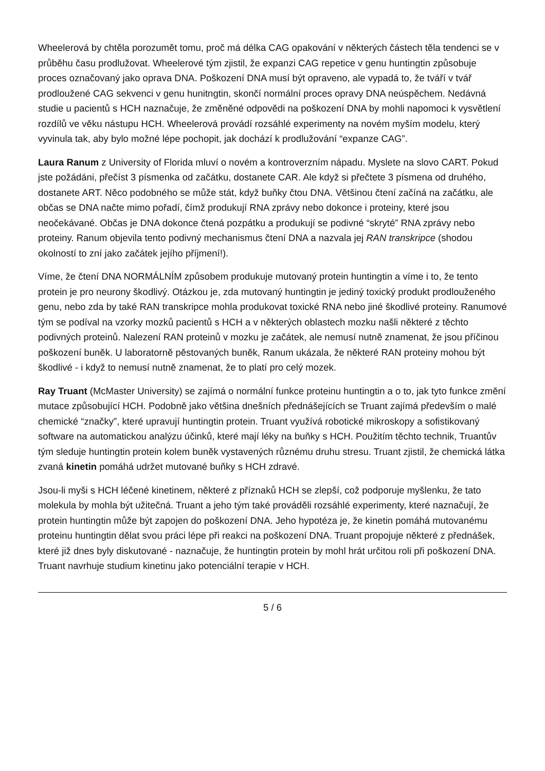Wheelerová by chtěla porozumět tomu, proč má délka CAG opakování v některých částech těla tendenci se v průběhu času prodlužovat. Wheelerové tým zjistil, že expanzi CAG repetice v genu huntingtin způsobuje proces označovaný jako oprava DNA. Poškození DNA musí být opraveno, ale vypadá to, že tváří v tvář prodloužené CAG sekvenci v genu hunitngtin, skončí normální proces opravy DNA neúspěchem. Nedávná studie u pacientů s HCH naznačuje, že změněné odpovědi na poškození DNA by mohli napomoci k vysvětlení rozdílů ve věku nástupu HCH. Wheelerová provádí rozsáhlé experimenty na novém myším modelu, který vyvinula tak, aby bylo možné lépe pochopit, jak dochází k prodlužování “expanze CAG”.
Laura Ranum z University of Florida mluví o novém a kontroverzním nápadu. Myslete na slovo CART. Pokud jste požádáni, přečíst 3 písmenka od začátku, dostanete CAR. Ale když si přečtete 3 písmena od druhého, dostanete ART. Něco podobného se může stát, když buňky čtou DNA. Většinou čtení začíná na začátku, ale občas se DNA načte mimo pořadí, čímž produkují RNA zprávy nebo dokonce i proteiny, které jsou neočekávané. Občas je DNA dokonce čtená pozpátku a produkují se podivné “skryté” RNA zprávy nebo proteiny. Ranum objevila tento podivný mechanismus čtení DNA a nazvala jej RAN transkripce (shodou okolností to zní jako začátek jejího příjmení!).
Víme, že čtení DNA NORMÁLNÍM způsobem produkuje mutovaný protein huntingtin a víme i to, že tento protein je pro neurony škodlivý. Otázkou je, zda mutovaný huntingtin je jediný toxický produkt prodlouženého genu, nebo zda by také RAN transkripce mohla produkovat toxické RNA nebo jiné škodlivé proteiny. Ranumové tým se podíval na vzorky mozků pacientů s HCH a v některých oblastech mozku našli některé z těchto podivných proteinů. Nalezení RAN proteinů v mozku je začátek, ale nemusí nutně znamenat, že jsou příčinou poškození buněk. U laboratorně pěstovaných buněk, Ranum ukázala, že některé RAN proteiny mohou být škodlivé - i když to nemusí nutně znamenat, že to platí pro celý mozek.
Ray Truant (McMaster University) se zajímá o normální funkce proteinu huntingtin a o to, jak tyto funkce změní mutace způsobující HCH. Podobně jako většina dnešních přednášejících se Truant zajímá především o malé chemické “značky”, které upravují huntingtin protein. Truant využívá robotické mikroskopy a sofistikovaný software na automatickou analýzu účinků, které mají léky na buňky s HCH. Použitím těchto technik, Truantův tým sleduje huntingtin protein kolem buněk vystavených různému druhu stresu. Truant zjistil, že chemická látka zvaná kinetin pomáhá udržet mutované buňky s HCH zdravé.
Jsou-li myši s HCH léčené kinetinem, některé z příznaků HCH se zlepší, což podporuje myšlenku, že tato molekula by mohla být užitečná. Truant a jeho tým také prováděli rozsáhlé experimenty, které naznačují, že protein huntingtin může být zapojen do poškození DNA. Jeho hypotéza je, že kinetin pomáhá mutovanému proteinu huntingtin dělat svou práci lépe při reakci na poškození DNA. Truant propojuje některé z přednášek, které již dnes byly diskutované - naznačuje, že huntingtin protein by mohl hrát určitou roli při poškození DNA. Truant navrhuje studium kinetinu jako potenciální terapie v HCH.
5 / 6